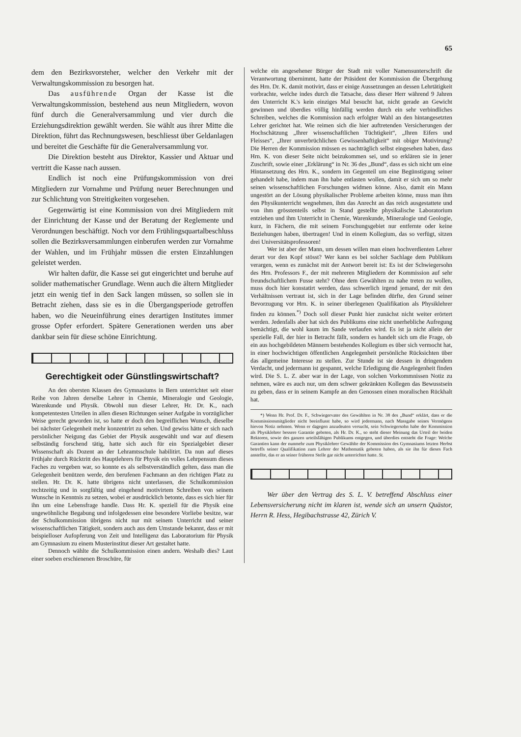65
dem den Bezirksvorsteher, welcher den Verkehr mit der Verwaltungskommission zu besorgen hat.
Das ausführende Organ der Kasse ist die Verwaltungskommission, bestehend aus neun Mitgliedern, wovon fünf durch die Generalversammlung und vier durch die Erziehungsdirektion gewählt werden. Sie wählt aus ihrer Mitte die Direktion, führt das Rechnungswesen, beschliesst über Geldanlagen und bereitet die Geschäfte für die Generalversammlung vor.
Die Direktion besteht aus Direktor, Kassier und Aktuar und vertritt die Kasse nach aussen.
Endlich ist noch eine Prüfungskommission von drei Mitgliedern zur Vornahme und Prüfung neuer Berechnungen und zur Schlichtung von Streitigkeiten vorgesehen.
Gegenwärtig ist eine Kommission von drei Mitgliedern mit der Einrichtung der Kasse und der Beratung der Reglemente und Verordnungen beschäftigt. Noch vor dem Frühlingsquartalbeschluss sollen die Bezirksversammlungen einberufen werden zur Vornahme der Wahlen, und im Frühjahr müssen die ersten Einzahlungen geleistet werden.
Wir halten dafür, die Kasse sei gut eingerichtet und beruhe auf solider mathematischer Grundlage. Wenn auch die ältern Mitglieder jetzt ein wenig tief in den Sack langen müssen, so sollen sie in Betracht ziehen, dass sie es in die Übergangsperiode getroffen haben, wo die Neueinführung eines derartigen Institutes immer grosse Opfer erfordert. Spätere Generationen werden uns aber dankbar sein für diese schöne Einrichtung.
Gerechtigkeit oder Günstlingswirtschaft?
An den obersten Klassen des Gymnasiums in Bern unterrichtet seit einer Reihe von Jahren derselbe Lehrer in Chemie, Mineralogie und Geologie, Warenkunde und Physik. Obwohl nun dieser Lehrer, Hr. Dr. K., nach kompetentesten Urteilen in allen diesen Richtungen seiner Aufgabe in vorzüglicher Weise gerecht geworden ist, so hatte er doch den begreiflichen Wunsch, dieselbe bei nächster Gelegenheit mehr konzentrirt zu sehen. Und gewiss hätte er sich nach persönlicher Neigung das Gebiet der Physik ausgewählt und war auf diesem selbständig forschend tätig, hatte sich auch für ein Spezialgebiet dieser Wissenschaft als Dozent an der Lehramtsschule habilitirt. Da nun auf dieses Frühjahr durch Rücktritt des Hauptlehrers für Physik ein volles Lehrpensum dieses Faches zu vergeben war, so konnte es als selbstverständlich gelten, dass man die Gelegenheit benützen werde, den berufenen Fachmann an den richtigen Platz zu stellen. Hr. Dr. K. hatte übrigens nicht unterlassen, die Schulkommission rechtzeitig und in sorgfältig und eingehend motivirtem Schreiben von seinem Wunsche in Kenntnis zu setzen, wobei er ausdrücklich betonte, dass es sich hier für ihn um eine Lebensfrage handle. Dass Hr. K. speziell für die Physik eine ungewöhnliche Begabung und infolgedessen eine besondere Vorliebe besitze, war der Schulkommission übrigens nicht nur mit seinem Unterricht und seiner wissenschaftlichen Tätigkeit, sondern auch aus dem Umstande bekannt, dass er mit beispielloser Aufopferung von Zeit und Intelligenz das Laboratorium für Physik am Gymnasium zu einem Musterinstitut dieser Art gestaltet hatte.
Dennoch wählte die Schulkommission einen andern. Weshalb dies? Laut einer soeben erschienenen Broschüre, für
welche ein angesehener Bürger der Stadt mit voller Namensunterschrift die Verantwortung übernimmt, hatte der Präsident der Kommission die Übergehung des Hrn. Dr. K. damit motivirt, dass er einige Aussetzungen an dessen Lehrtätigkeit vorbrachte, welche indes durch die Tatsache, dass dieser Herr während 9 Jahren den Unterricht K.'s kein einziges Mal besucht hat, nicht gerade an Gewicht gewinnen und überdies völlig hinfällig werden durch ein sehr verbindliches Schreiben, welches die Kommission nach erfolgter Wahl an den hintangesetzten Lehrer gerichtet hat. Wie reimen sich die hier auftretenden Versicherungen der Hochschätzung „Ihrer wissenschaftlichen Tüchtigkeit“, „Ihren Eifers und Fleisses“, „Ihrer unverbrüchlichen Gewissenhaftigkeit“ mit obiger Motivirung? Die Herren der Kommission müssen es nachträglich selbst eingesehen haben, dass Hrn. K. von dieser Seite nicht beizukommen sei, und so erklären sie in jener Zuschrift, sowie einer „Erklärung“ in Nr. 36 des „Bund“, dass es sich nicht um eine Hintansetzung des Hrn. K., sondern im Gegenteil um eine Begünstigung seiner gehandelt habe, indem man ihn habe entlasten wollen, damit er sich um so mehr seinen wissenschaftlichen Forschungen widmen könne. Also, damit ein Mann ungestört an der Lösung physikalischer Probleme arbeiten könne, muss man ihm den Physikunterricht wegnehmen, ihm das Anrecht an das reich ausgestattete und von ihm grösstenteils selbst in Stand gestellte physikalische Laboratorium entziehen und ihm Unterricht in Chemie, Warenkunde, Mineralogie und Geologie, kurz, in Fächern, die mit seinem Forschungsgebiet nur entfernte oder keine Beziehungen haben, übertragen! Und in einem Kollegium, das so verfügt, sitzen drei Universitätsprofessoren!
Wer ist aber der Mann, um dessen willen man einen hochverdienten Lehrer derart vor den Kopf stösst? Wer kann es bei solcher Sachlage dem Publikum verargen, wenn es zunächst mit der Antwort bereit ist: Es ist der Schwiegersohn des Hrn. Professors F., der mit mehreren Mitgliedern der Kommission auf sehr freundschaftlichem Fusse steht? Ohne dem Gewählten zu nahe treten zu wollen, muss doch hier konstatirt werden, dass schwerlich irgend jemand, der mit den Verhältnissen vertraut ist, sich in der Lage befinden dürfte, den Grund seiner Bevorzugung vor Hrn. K. in seiner überlegenen Qualifikation als Physiklehrer finden zu können.<sup>*)</sup> Doch soll dieser Punkt hier zunächst nicht weiter erörtert werden. Jedenfalls aber hat sich des Publikums eine nicht unerhebliche Aufregung bemächtigt, die wohl kaum im Sande verlaufen wird. Es ist ja nicht allein der spezielle Fall, der hier in Betracht fällt, sondern es handelt sich um die Frage, ob ein aus hochgebildeten Männern bestehendes Kollegium es über sich vermocht hat, in einer hochwichtigen öffentlichen Angelegenheit persönliche Rücksichten über das allgemeine Interesse zu stellen. Zur Stunde ist sie dessen in dringendem Verdacht, und jedermann ist gespannt, welche Erledigung die Angelegenheit finden wird. Die S. L. Z. aber war in der Lage, von solchen Vorkommnissen Notiz zu nehmen, wäre es auch nur, um dem schwer gekränkten Kollegen das Bewusstsein zu geben, dass er in seinem Kampfe an den Genossen einen moralischen Rückhalt hat.
*) Wenn Hr. Prof. Dr. F., Schwiegervater des Gewählten in Nr. 38 des „Bund“ erklärt, dass er die Kommissionsmitglieder nicht beeinflusst habe, so wird jedermann, nach Massgabe seines Vermögens hievon Notiz nehmen. Wenn er dagegen anzudeuten versucht, sein Schwiegersohn habe der Kommission als Physiklehrer bessere Garantie geboten, als Hr. Dr. K., so steht dieser Meinung das Urteil der beiden Rektoren, sowie des ganzen urteilsfähigen Publikums entgegen, und überdies entsteht die Frage: Welche Garantien kann der nunmehr zum Physiklehrer Gewählte der Kommission des Gymnasiums letzten Herbst betreffs seiner Qualifikation zum Lehrer der Mathematik geboten haben, als sie ihn für dieses Fach anstellte, das er an seiner früheren Stelle gar nicht unterrichtet hatte. St.
Wer über den Vertrag des S. L. V. betreffend Abschluss einer Lebensversicherung nicht im klaren ist, wende sich an unsern Quästor, Herrn R. Hess, Hegibachstrasse 42, Zürich V.